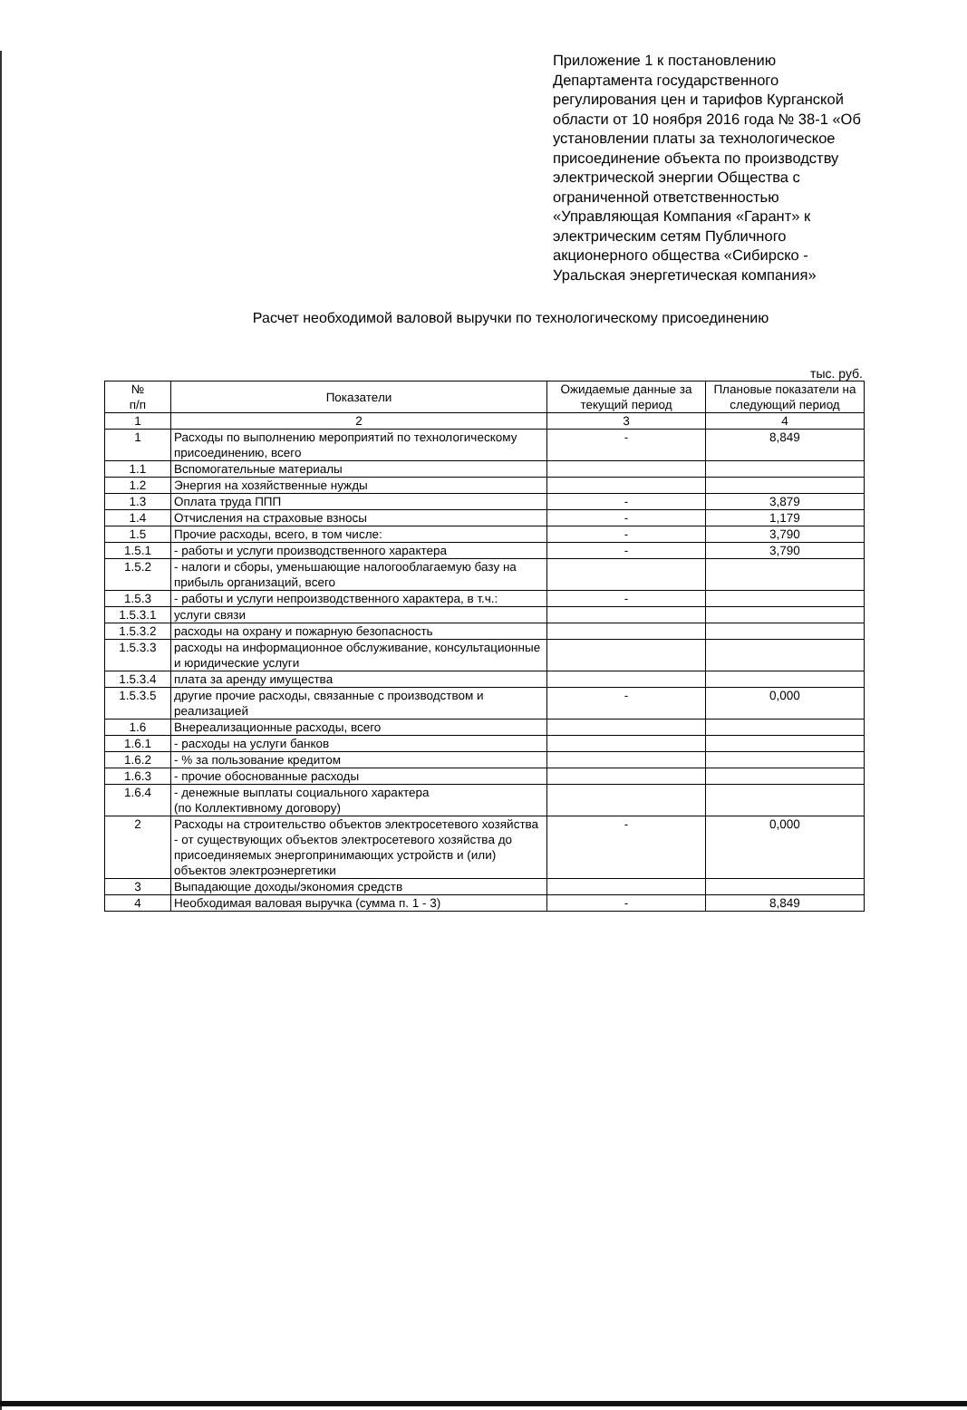Приложение 1 к постановлению Департамента государственного регулирования цен и тарифов Курганской области от 10 ноября 2016 года № 38-1 «Об установлении платы за технологическое присоединение объекта по производству электрической энергии Общества с ограниченной ответственностью «Управляющая Компания «Гарант» к электрическим сетям Публичного акционерного общества «Сибирско - Уральская энергетическая компания»
Расчет необходимой валовой выручки по технологическому присоединению
тыс. руб.
| № п/п | Показатели | Ожидаемые данные за текущий период | Плановые показатели на следующий период |
| --- | --- | --- | --- |
| 1 | 2 | 3 | 4 |
| 1 | Расходы по выполнению мероприятий по технологическому присоединению, всего | - | 8,849 |
| 1.1 | Вспомогательные материалы | | |
| 1.2 | Энергия на хозяйственные нужды | | |
| 1.3 | Оплата труда ППП | - | 3,879 |
| 1.4 | Отчисления на страховые взносы | - | 1,179 |
| 1.5 | Прочие расходы, всего, в том числе: | - | 3,790 |
| 1.5.1 | - работы и услуги производственного характера | - | 3,790 |
| 1.5.2 | - налоги и сборы, уменьшающие налогооблагаемую базу на прибыль организаций, всего | | |
| 1.5.3 | - работы и услуги непроизводственного характера, в т.ч.: | - | |
| 1.5.3.1 | услуги связи | | |
| 1.5.3.2 | расходы на охрану и пожарную безопасность | | |
| 1.5.3.3 | расходы на информационное обслуживание, консультационные и юридические услуги | | |
| 1.5.3.4 | плата за аренду имущества | | |
| 1.5.3.5 | другие прочие расходы, связанные с производством и реализацией | - | 0,000 |
| 1.6 | Внереализационные расходы, всего | | |
| 1.6.1 | - расходы на услуги банков | | |
| 1.6.2 | - % за пользование кредитом | | |
| 1.6.3 | - прочие обоснованные расходы | | |
| 1.6.4 | - денежные выплаты социального характера (по Коллективному договору) | | |
| 2 | Расходы на строительство объектов электросетевого хозяйства - от существующих объектов электросетевого хозяйства до присоединяемых энергопринимающих устройств и (или) объектов электроэнергетики | - | 0,000 |
| 3 | Выпадающие доходы/экономия средств | | |
| 4 | Необходимая валовая выручка (сумма п. 1 - 3) | - | 8,849 |